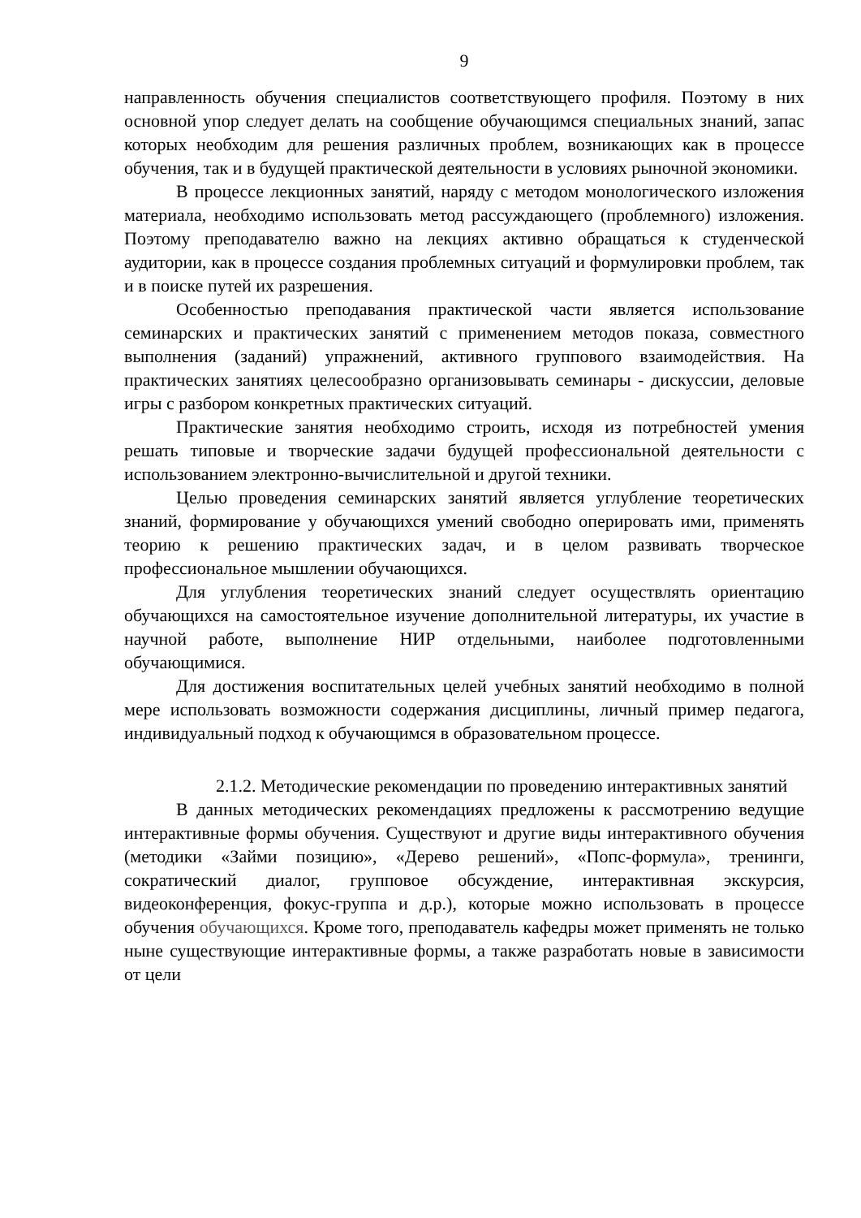9
направленность обучения специалистов соответствующего профиля. Поэтому в них основной упор следует делать на сообщение обучающимся специальных знаний, запас которых необходим для решения различных проблем, возникающих как в процессе обучения, так и в будущей практической деятельности в условиях рыночной экономики.
В процессе лекционных занятий, наряду с методом монологического изложения материала, необходимо использовать метод рассуждающего (проблемного) изложения. Поэтому преподавателю важно на лекциях активно обращаться к студенческой аудитории, как в процессе создания проблемных ситуаций и формулировки проблем, так и в поиске путей их разрешения.
Особенностью преподавания практической части является использование семинарских и практических занятий с применением методов показа, совместного выполнения (заданий) упражнений, активного группового взаимодействия. На практических занятиях целесообразно организовывать семинары - дискуссии, деловые игры с разбором конкретных практических ситуаций.
Практические занятия необходимо строить, исходя из потребностей умения решать типовые и творческие задачи будущей профессиональной деятельности с использованием электронно-вычислительной и другой техники.
Целью проведения семинарских занятий является углубление теоретических знаний, формирование у обучающихся умений свободно оперировать ими, применять теорию к решению практических задач, и в целом развивать творческое профессиональное мышлении обучающихся.
Для углубления теоретических знаний следует осуществлять ориентацию обучающихся на самостоятельное изучение дополнительной литературы, их участие в научной работе, выполнение НИР отдельными, наиболее подготовленными обучающимися.
Для достижения воспитательных целей учебных занятий необходимо в полной мере использовать возможности содержания дисциплины, личный пример педагога, индивидуальный подход к обучающимся в образовательном процессе.
2.1.2. Методические рекомендации по проведению интерактивных занятий
В данных методических рекомендациях предложены к рассмотрению ведущие интерактивные формы обучения. Существуют и другие виды интерактивного обучения (методики «Займи позицию», «Дерево решений», «Попс-формула», тренинги, сократический диалог, групповое обсуждение, интерактивная экскурсия, видеоконференция, фокус-группа и д.р.), которые можно использовать в процессе обучения обучающихся. Кроме того, преподаватель кафедры может применять не только ныне существующие интерактивные формы, а также разработать новые в зависимости от цели